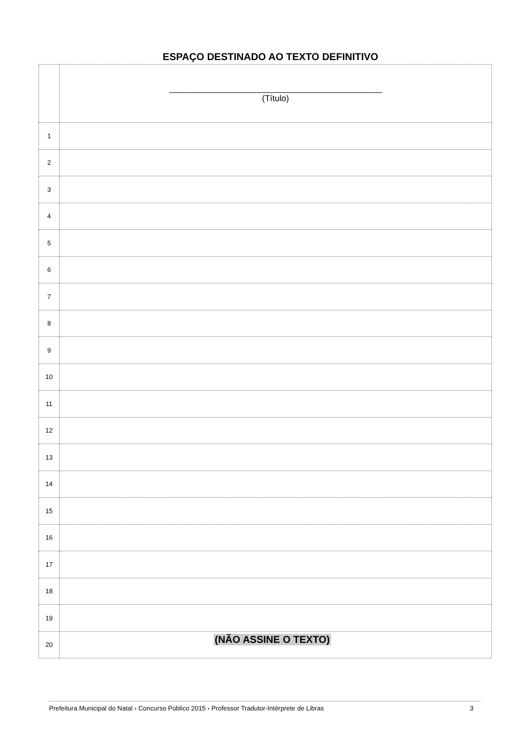ESPAÇO DESTINADO AO TEXTO DEFINITIVO
| | _____________________________________________ (Título) |
| 1 | |
| 2 | |
| 3 | |
| 4 | |
| 5 | |
| 6 | |
| 7 | |
| 8 | |
| 9 | |
| 10 | |
| 11 | |
| 12 | |
| 13 | |
| 14 | |
| 15 | |
| 16 | |
| 17 | |
| 18 | |
| 19 | |
| 20 | |
(NÃO ASSINE O TEXTO)
Prefeitura Municipal do Natal › Concurso Público 2015 › Professor Tradutor-Intérprete de Libras 3